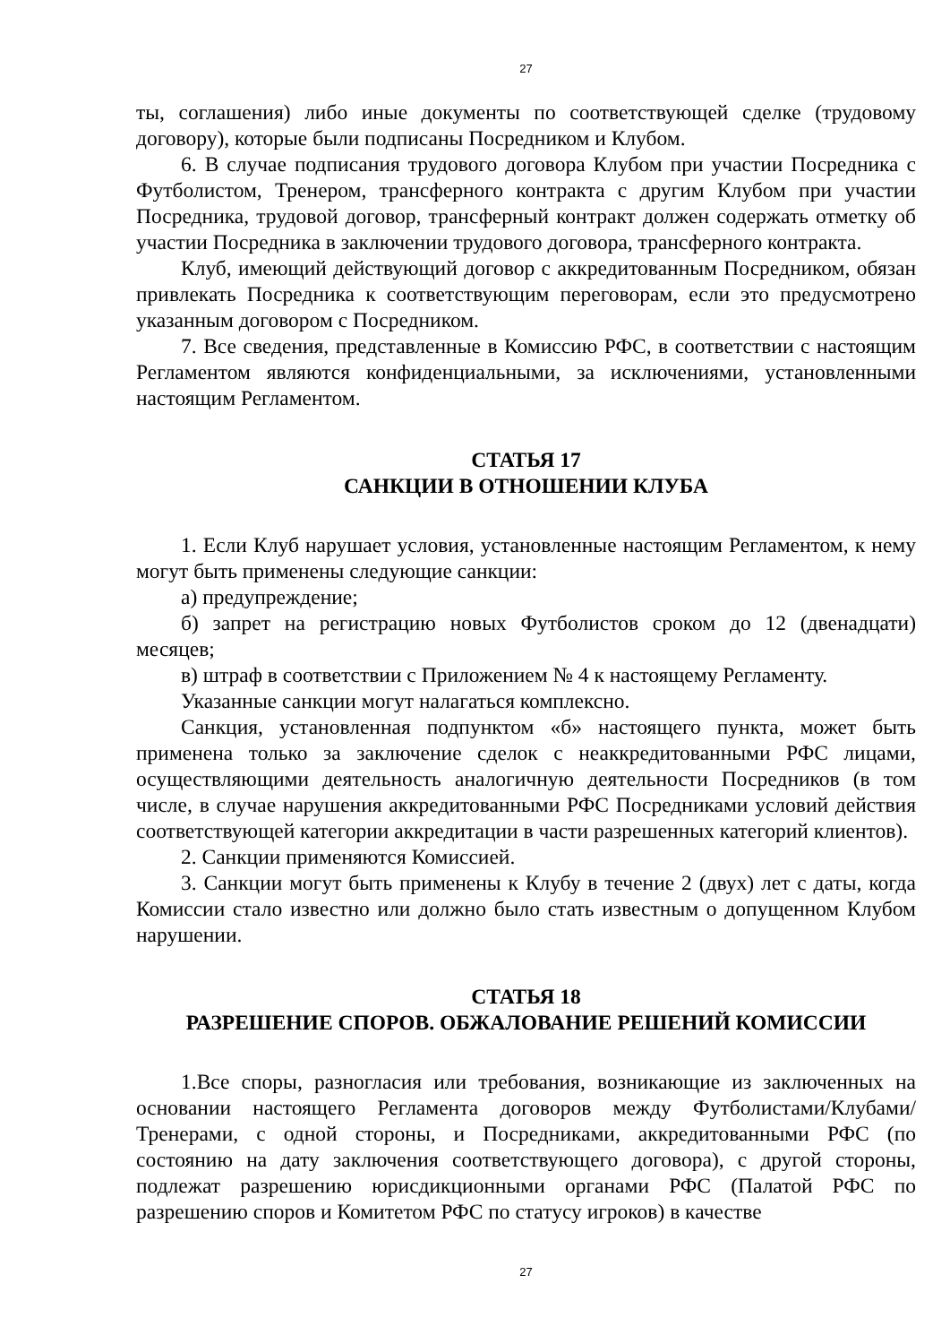27
ты, соглашения) либо иные документы по соответствующей сделке (трудовому договору), которые были подписаны Посредником и Клубом.
6. В случае подписания трудового договора Клубом при участии Посредника с Футболистом, Тренером, трансферного контракта с другим Клубом при участии Посредника, трудовой договор, трансферный контракт должен содержать отметку об участии Посредника в заключении трудового договора, трансферного контракта.
Клуб, имеющий действующий договор с аккредитованным Посредником, обязан привлекать Посредника к соответствующим переговорам, если это предусмотрено указанным договором с Посредником.
7. Все сведения, представленные в Комиссию РФС, в соответствии с настоящим Регламентом являются конфиденциальными, за исключениями, установленными настоящим Регламентом.
СТАТЬЯ 17
САНКЦИИ В ОТНОШЕНИИ КЛУБА
1. Если Клуб нарушает условия, установленные настоящим Регламентом, к нему могут быть применены следующие санкции:
а) предупреждение;
б) запрет на регистрацию новых Футболистов сроком до 12 (двенадцати) месяцев;
в) штраф в соответствии с Приложением № 4 к настоящему Регламенту.
Указанные санкции могут налагаться комплексно.
Санкция, установленная подпунктом «б» настоящего пункта, может быть применена только за заключение сделок с неаккредитованными РФС лицами, осуществляющими деятельность аналогичную деятельности Посредников (в том числе, в случае нарушения аккредитованными РФС Посредниками условий действия соответствующей категории аккредитации в части разрешенных категорий клиентов).
2. Санкции применяются Комиссией.
3. Санкции могут быть применены к Клубу в течение 2 (двух) лет с даты, когда Комиссии стало известно или должно было стать известным о допущенном Клубом нарушении.
СТАТЬЯ 18
РАЗРЕШЕНИЕ СПОРОВ. ОБЖАЛОВАНИЕ РЕШЕНИЙ КОМИССИИ
1.Все споры, разногласия или требования, возникающие из заключенных на основании настоящего Регламента договоров между Футболистами/Клубами/Тренерами, с одной стороны, и Посредниками, аккредитованными РФС (по состоянию на дату заключения соответствующего договора), с другой стороны, подлежат разрешению юрисдикционными органами РФС (Палатой РФС по разрешению споров и Комитетом РФС по статусу игроков) в качестве
27